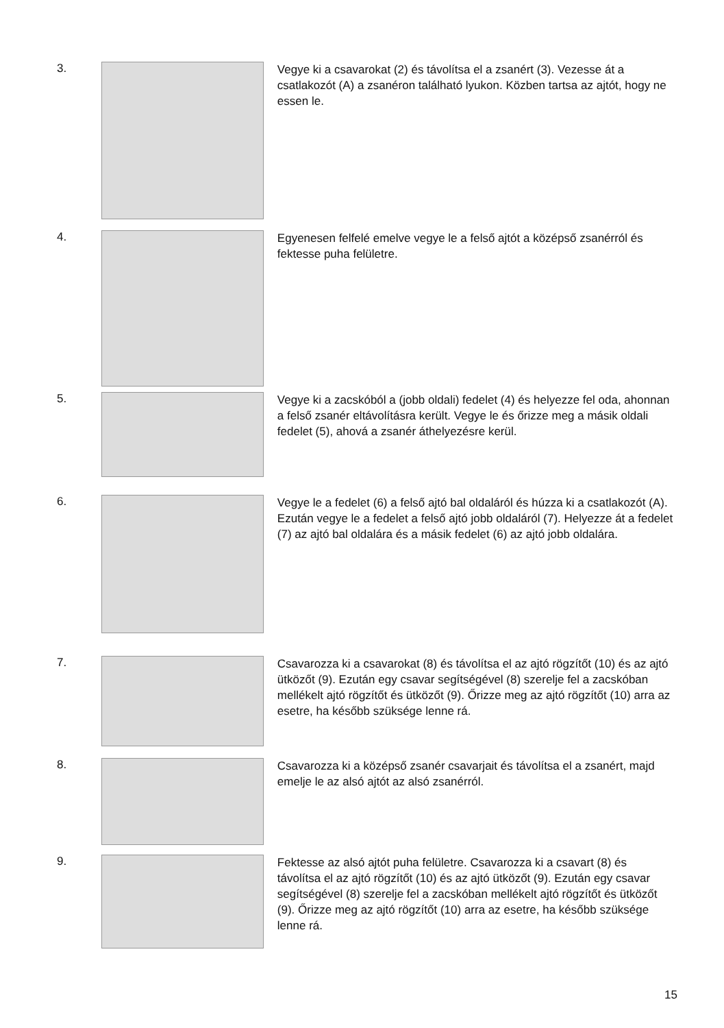3.
Vegye ki a csavarokat (2) és távolítsa el a zsanért (3). Vezesse át a csatlakozót (A) a zsanéron található lyukon. Közben tartsa az ajtót, hogy ne essen le.
4.
Egyenesen felfelé emelve vegye le a felső ajtót a középső zsanérról és fektesse puha felületre.
5.
Vegye ki a zacskóból a (jobb oldali) fedelet (4) és helyezze fel oda, ahonnan a felső zsanér eltávolításra került. Vegye le és őrizze meg a másik oldali fedelet (5), ahová a zsanér áthelyezésre kerül.
6.
Vegye le a fedelet (6) a felső ajtó bal oldaláról és húzza ki a csatlakozót (A). Ezután vegye le a fedelet a felső ajtó jobb oldaláról (7). Helyezze át a fedelet (7) az ajtó bal oldalára és a másik fedelet (6) az ajtó jobb oldalára.
7.
Csavarozza ki a csavarokat (8) és távolítsa el az ajtó rögzítőt (10) és az ajtó ütközőt (9). Ezután egy csavar segítségével (8) szerelje fel a zacskóban mellékelt ajtó rögzítőt és ütközőt (9). Őrizze meg az ajtó rögzítőt (10) arra az esetre, ha később szüksége lenne rá.
8.
Csavarozza ki a középső zsanér csavarjait és távolítsa el a zsanért, majd emelje le az alsó ajtót az alsó zsanérról.
9.
Fektesse az alsó ajtót puha felületre. Csavarozza ki a csavart (8) és távolítsa el az ajtó rögzítőt (10) és az ajtó ütközőt (9). Ezután egy csavar segítségével (8) szerelje fel a zacskóban mellékelt ajtó rögzítőt és ütközőt (9). Őrizze meg az ajtó rögzítőt (10) arra az esetre, ha később szüksége lenne rá.
15